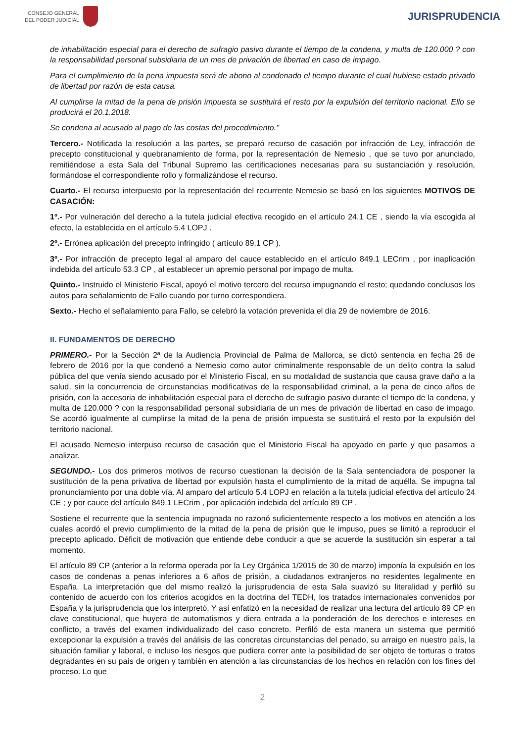CONSEJO GENERAL
DEL PODER JUDICIAL
JURISPRUDENCIA
de inhabilitación especial para el derecho de sufragio pasivo durante el tiempo de la condena, y multa de 120.000 ? con la responsabilidad personal subsidiaria de un mes de privación de libertad en caso de impago.
Para el cumplimiento de la pena impuesta será de abono al condenado el tiempo durante el cual hubiese estado privado de libertad por razón de esta causa.
Al cumplirse la mitad de la pena de prisión impuesta se sustituirá el resto por la expulsión del territorio nacional. Ello se producirá el 20.1.2018.
Se condena al acusado al pago de las costas del procedimiento."
Tercero.- Notificada la resolución a las partes, se preparó recurso de casación por infracción de Ley, infracción de precepto constitucional y quebranamiento de forma, por la representación de Nemesio , que se tuvo por anunciado, remitiéndose a esta Sala del Tribunal Supremo las certificaciones necesarias para su sustanciación y resolución, formándose el correspondiente rollo y formalizándose el recurso.
Cuarto.- El recurso interpuesto por la representación del recurrente Nemesio se basó en los siguientes MOTIVOS DE CASACIÓN:
1º.- Por vulneración del derecho a la tutela judicial efectiva recogido en el artículo 24.1 CE , siendo la vía escogida al efecto, la establecida en el artículo 5.4 LOPJ .
2º.- Errónea aplicación del precepto infringido ( artículo 89.1 CP ).
3º.- Por infracción de precepto legal al amparo del cauce establecido en el artículo 849.1 LECrim , por inaplicación indebida del artículo 53.3 CP , al establecer un apremio personal por impago de multa.
Quinto.- Instruido el Ministerio Fiscal, apoyó el motivo tercero del recurso impugnando el resto; quedando conclusos los autos para señalamiento de Fallo cuando por turno correspondiera.
Sexto.- Hecho el señalamiento para Fallo, se celebró la votación prevenida el día 29 de noviembre de 2016.
II. FUNDAMENTOS DE DERECHO
PRIMERO.- Por la Sección 2ª de la Audiencia Provincial de Palma de Mallorca, se dictó sentencia en fecha 26 de febrero de 2016 por la que condenó a Nemesio como autor criminalmente responsable de un delito contra la salud pública del que venía siendo acusado por el Ministerio Fiscal, en su modalidad de sustancia que causa grave daño a la salud, sin la concurrencia de circunstancias modificativas de la responsabilidad criminal, a la pena de cinco años de prisión, con la accesoria de inhabilitación especial para el derecho de sufragio pasivo durante el tiempo de la condena, y multa de 120.000 ? con la responsabilidad personal subsidiaria de un mes de privación de libertad en caso de impago. Se acordó igualmente al cumplirse la mitad de la pena de prisión impuesta se sustituirá el resto por la expulsión del territorio nacional.
El acusado Nemesio interpuso recurso de casación que el Ministerio Fiscal ha apoyado en parte y que pasamos a analizar.
SEGUNDO.- Los dos primeros motivos de recurso cuestionan la decisión de la Sala sentenciadora de posponer la sustitución de la pena privativa de libertad por expulsión hasta el cumplimiento de la mitad de aquélla. Se impugna tal pronunciamiento por una doble vía. Al amparo del artículo 5.4 LOPJ en relación a la tutela judicial efectiva del artículo 24 CE ; y por cauce del artículo 849.1 LECrim , por aplicación indebida del artículo 89 CP .
Sostiene el recurrente que la sentencia impugnada no razonó suficientemente respecto a los motivos en atención a los cuales acordó el previo cumplimiento de la mitad de la pena de prisión que le impuso, pues se limitó a reproducir el precepto aplicado. Déficit de motivación que entiende debe conducir a que se acuerde la sustitución sin esperar a tal momento.
El artículo 89 CP (anterior a la reforma operada por la Ley Orgánica 1/2015 de 30 de marzo) imponía la expulsión en los casos de condenas a penas inferiores a 6 años de prisión, a ciudadanos extranjeros no residentes legalmente en España. La interpretación que del mismo realizó la jurisprudencia de esta Sala suavizó su literalidad y perfiló su contenido de acuerdo con los criterios acogidos en la doctrina del TEDH, los tratados internacionales convenidos por España y la jurisprudencia que los interpretó. Y así enfatizó en la necesidad de realizar una lectura del artículo 89 CP en clave constitucional, que huyera de automatismos y diera entrada a la ponderación de los derechos e intereses en conflicto, a través del examen individualizado del caso concreto. Perfiló de esta manera un sistema que permitió excepcionar la expulsión a través del análisis de las concretas circunstancias del penado, su arraigo en nuestro país, la situación familiar y laboral, e incluso los riesgos que pudiera correr ante la posibilidad de ser objeto de torturas o tratos degradantes en su país de origen y también en atención a las circunstancias de los hechos en relación con los fines del proceso. Lo que
2